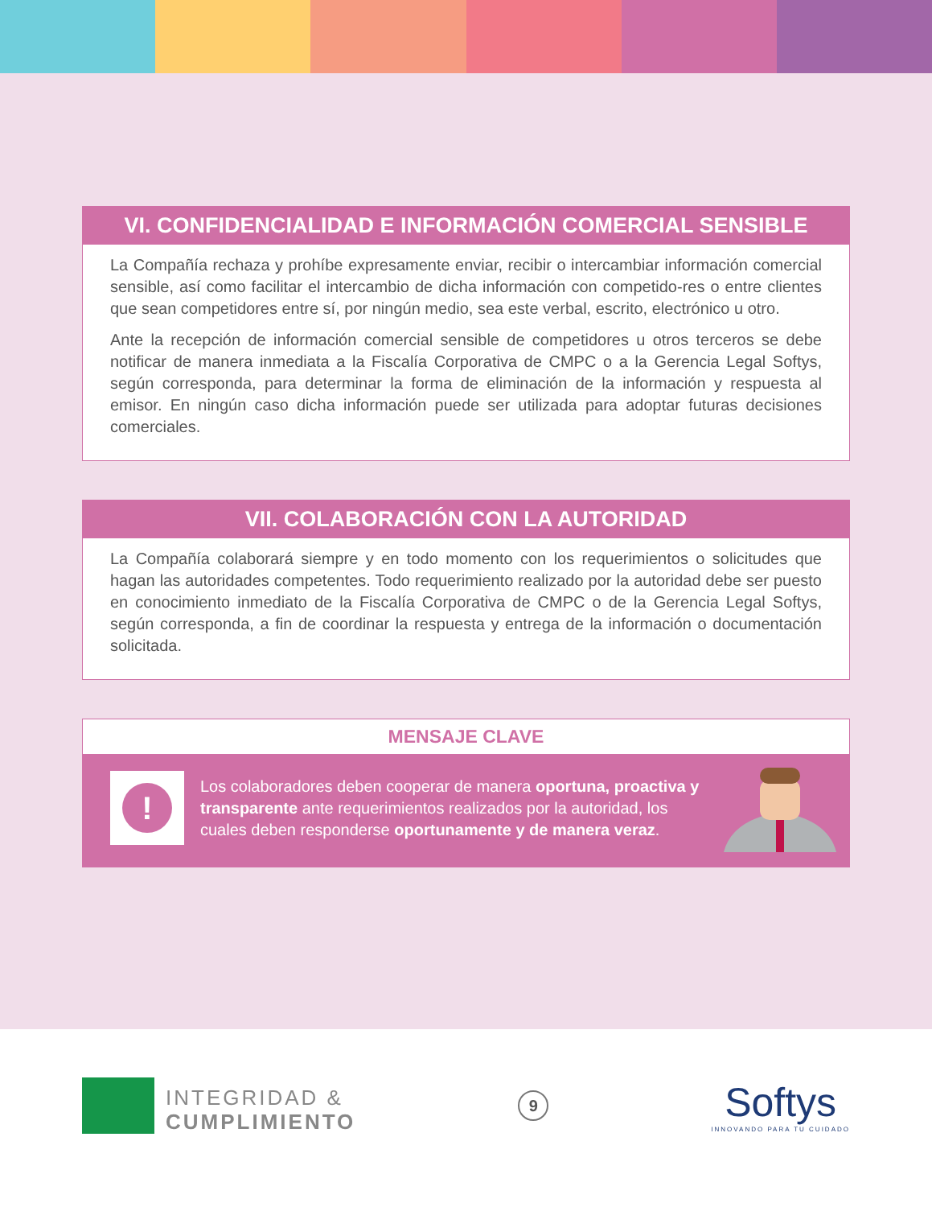VI. CONFIDENCIALIDAD E INFORMACIÓN COMERCIAL SENSIBLE
La Compañía rechaza y prohíbe expresamente enviar, recibir o intercambiar información comercial sensible, así como facilitar el intercambio de dicha información con competido-res o entre clientes que sean competidores entre sí, por ningún medio, sea este verbal, escrito, electrónico u otro.
Ante la recepción de información comercial sensible de competidores u otros terceros se debe notificar de manera inmediata a la Fiscalía Corporativa de CMPC o a la Gerencia Legal Softys, según corresponda, para determinar la forma de eliminación de la información y respuesta al emisor. En ningún caso dicha información puede ser utilizada para adoptar futuras decisiones comerciales.
VII. COLABORACIÓN CON LA AUTORIDAD
La Compañía colaborará siempre y en todo momento con los requerimientos o solicitudes que hagan las autoridades competentes. Todo requerimiento realizado por la autoridad debe ser puesto en conocimiento inmediato de la Fiscalía Corporativa de CMPC o de la Gerencia Legal Softys, según corresponda, a fin de coordinar la respuesta y entrega de la información o documentación solicitada.
MENSAJE CLAVE
!
Los colaboradores deben cooperar de manera oportuna, proactiva y transparente ante requerimientos realizados por la autoridad, los cuales deben responderse oportunamente y de manera veraz.
INTEGRIDAD &
CUMPLIMIENTO
9
Softys
INNOVANDO PARA TU CUIDADO